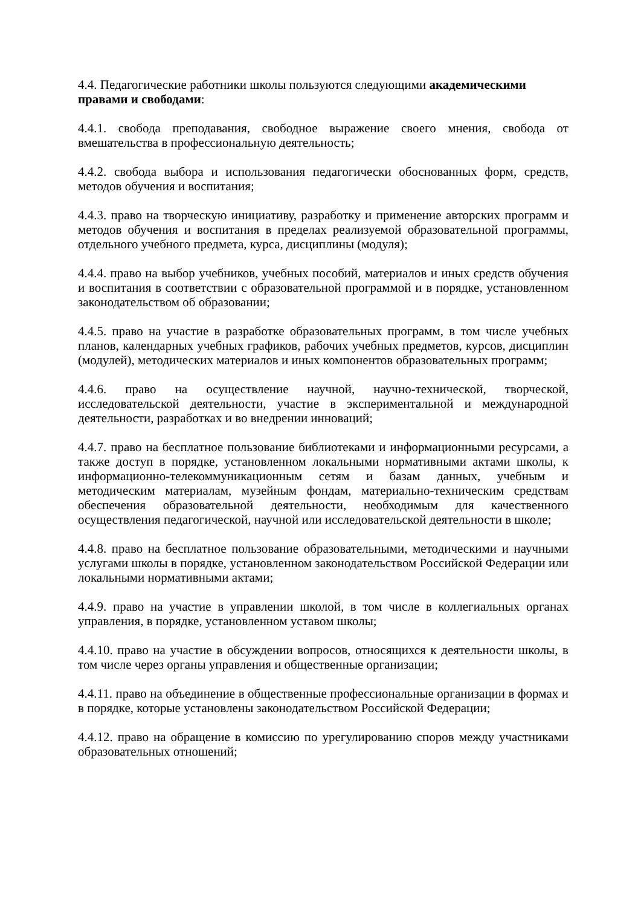4.4. Педагогические работники школы пользуются следующими академическими правами и свободами:
4.4.1. свобода преподавания, свободное выражение своего мнения, свобода от вмешательства в профессиональную деятельность;
4.4.2. свобода выбора и использования педагогически обоснованных форм, средств, методов обучения и воспитания;
4.4.3. право на творческую инициативу, разработку и применение авторских программ и методов обучения и воспитания в пределах реализуемой образовательной программы, отдельного учебного предмета, курса, дисциплины (модуля);
4.4.4. право на выбор учебников, учебных пособий, материалов и иных средств обучения и воспитания в соответствии с образовательной программой и в порядке, установленном законодательством об образовании;
4.4.5. право на участие в разработке образовательных программ, в том числе учебных планов, календарных учебных графиков, рабочих учебных предметов, курсов, дисциплин (модулей), методических материалов и иных компонентов образовательных программ;
4.4.6. право на осуществление научной, научно-технической, творческой, исследовательской деятельности, участие в экспериментальной и международной деятельности, разработках и во внедрении инноваций;
4.4.7. право на бесплатное пользование библиотеками и информационными ресурсами, а также доступ в порядке, установленном локальными нормативными актами школы, к информационно-телекоммуникационным сетям и базам данных, учебным и методическим материалам, музейным фондам, материально-техническим средствам обеспечения образовательной деятельности, необходимым для качественного осуществления педагогической, научной или исследовательской деятельности в школе;
4.4.8. право на бесплатное пользование образовательными, методическими и научными услугами школы в порядке, установленном законодательством Российской Федерации или локальными нормативными актами;
4.4.9. право на участие в управлении школой, в том числе в коллегиальных органах управления, в порядке, установленном уставом школы;
4.4.10. право на участие в обсуждении вопросов, относящихся к деятельности школы, в том числе через органы управления и общественные организации;
4.4.11. право на объединение в общественные профессиональные организации в формах и в порядке, которые установлены законодательством Российской Федерации;
4.4.12. право на обращение в комиссию по урегулированию споров между участниками образовательных отношений;